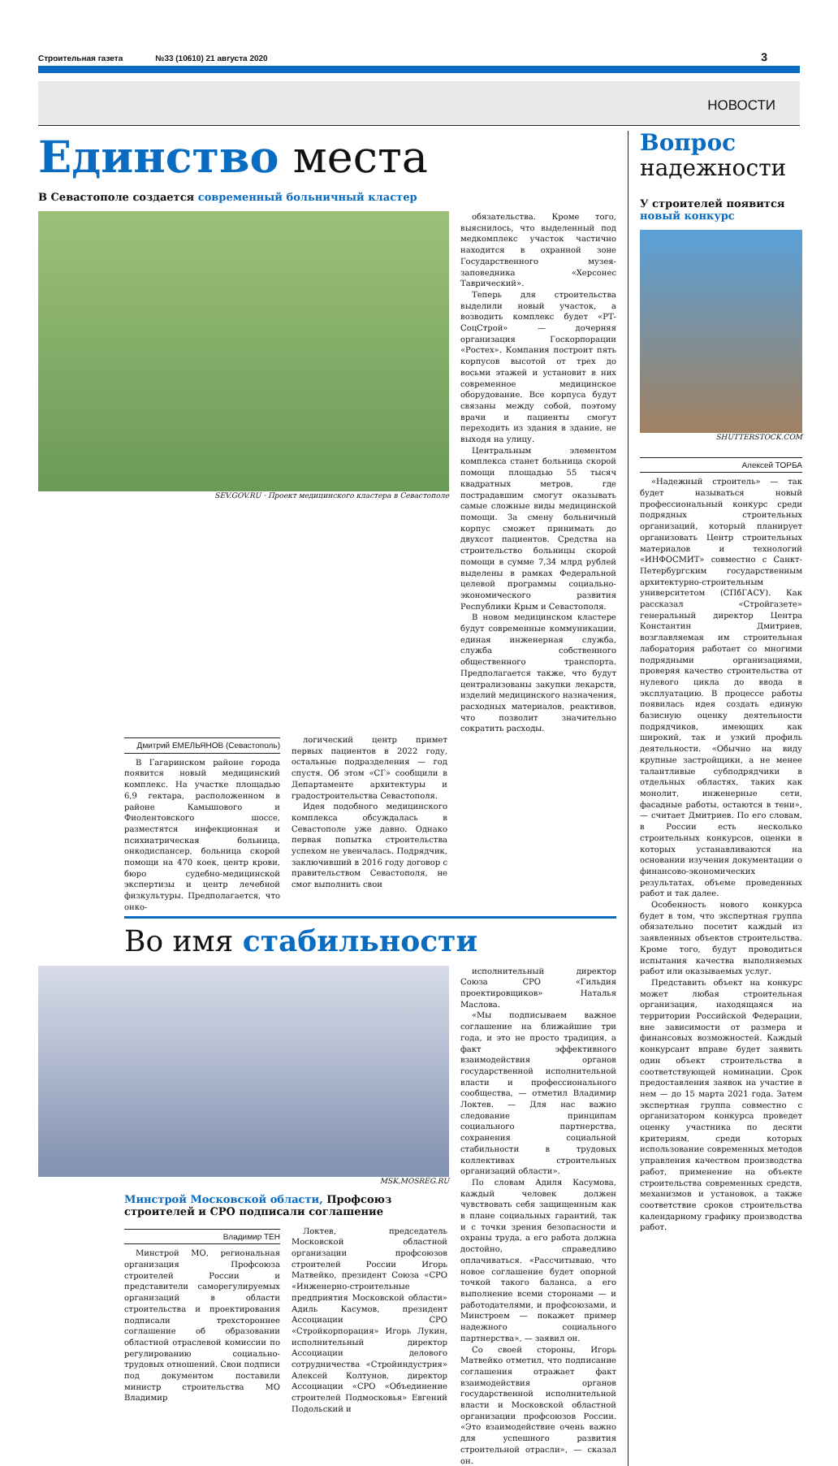Строительная газета №33 (10610) 21 августа 2020 3
НОВОСТИ
Единство места
В Севастополе создается современный больничный кластер
SEV.GOV.RU · Проект медицинского кластера в Севастополе
обязательства. Кроме того, выяснилось, что выделенный под медкомплекс участок частично находится в охранной зоне Государственного музея-заповедника «Херсонес Таврический».
Теперь для строительства выделили новый участок, а возводить комплекс будет «РТ-СоцСтрой» — дочерняя организация Госкорпорации «Ростех». Компания построит пять корпусов высотой от трех до восьми этажей и установит в них современное медицинское оборудование. Все корпуса будут связаны между собой, поэтому врачи и пациенты смогут переходить из здания в здание, не выходя на улицу.
Центральным элементом комплекса станет больница скорой помощи площадью 55 тысяч квадратных метров, где пострадавшим смогут оказывать самые сложные виды медицинской помощи. За смену больничный корпус сможет принимать до двухсот пациентов. Средства на строительство больницы скорой помощи в сумме 7,34 млрд рублей выделены в рамках Федеральной целевой программы социально-экономического развития Республики Крым и Севастополя.
В новом медицинском кластере будут современные коммуникации, единая инженерная служба, служба собственного общественного транспорта. Предполагается также, что будут централизованы закупки лекарств, изделий медицинского назначения, расходных материалов, реактивов, что позволит значительно сократить расходы.
Дмитрий ЕМЕЛЬЯНОВ (Севастополь)
В Гагаринском районе города появится новый медицинский комплекс. На участке площадью 6,9 гектара, расположенном в районе Камышового и Фиолентовского шоссе, разместятся инфекционная и психиатрическая больница, онкодиспансер, больница скорой помощи на 470 коек, центр крови, бюро судебно-медицинской экспертизы и центр лечебной физкультуры. Предполагается, что онко-
логический центр примет первых пациентов в 2022 году, остальные подразделения — год спустя. Об этом «СГ» сообщили в Департаменте архитектуры и градостроительства Севастополя.
Идея подобного медицинского комплекса обсуждалась в Севастополе уже давно. Однако первая попытка строительства успехом не увенчалась. Подрядчик, заключивший в 2016 году договор с правительством Севастополя, не смог выполнить свои
Во имя стабильности
MSK.MOSREG.RU
Минстрой Московской области, Профсоюз строителей и СРО подписали соглашение
Владимир ТЕН
Минстрой МО, региональная организация Профсоюза строителей России и представители саморегулируемых организаций в области строительства и проектирования подписали трехстороннее соглашение об образовании областной отраслевой комиссии по регулированию социально-трудовых отношений. Свои подписи под документом поставили министр строительства МО Владимир
Локтев, председатель Московской областной организации профсоюзов строителей России Игорь Матвейко, президент Союза «СРО «Инженерно-строительные предприятия Московской области» Адиль Касумов, президент Ассоциации СРО «Стройкорпорация» Игорь Лукин, исполнительный директор Ассоциации делового сотрудничества «Стройиндустрия» Алексей Колтунов, директор Ассоциации «СРО «Объединение строителей Подмосковья» Евгений Подольский и
исполнительный директор Союза СРО «Гильдия проектировщиков» Наталья Маслова.
«Мы подписываем важное соглашение на ближайшие три года, и это не просто традиция, а факт эффективного взаимодействия органов государственной исполнительной власти и профессионального сообщества, — отметил Владимир Локтев. — Для нас важно следование принципам социального партнерства, сохранения социальной стабильности в трудовых коллективах строительных организаций области».
По словам Адиля Касумова, каждый человек должен чувствовать себя защищенным как в плане социальных гарантий, так и с точки зрения безопасности и охраны труда, а его работа должна достойно, справедливо оплачиваться. «Рассчитываю, что новое соглашение будет опорной точкой такого баланса, а его выполнение всеми сторонами — и работодателями, и профсоюзами, и Минстроем — покажет пример надежного социального партнерства», — заявил он.
Со своей стороны, Игорь Матвейко отметил, что подписание соглашения отражает факт взаимодействия органов государственной исполнительной власти и Московской областной организации профсоюзов России. «Это взаимодействие очень важно для успешного развития строительной отрасли», — сказал он.
Вопрос
надежности
У строителей появится новый конкурс
SHUTTERSTOCK.COM
Алексей ТОРБА
«Надежный строитель» — так будет называться новый профессиональный конкурс среди подрядных строительных организаций, который планирует организовать Центр строительных материалов и технологий «ИНФОСМИТ» совместно с Санкт-Петербургским государственным архитектурно-строительным университетом (СПбГАСУ). Как рассказал «Стройгазете» генеральный директор Центра Константин Дмитриев, возглавляемая им строительная лаборатория работает со многими подрядными организациями, проверяя качество строительства от нулевого цикла до ввода в эксплуатацию. В процессе работы появилась идея создать единую базисную оценку деятельности подрядчиков, имеющих как широкий, так и узкий профиль деятельности. «Обычно на виду крупные застройщики, а не менее талантливые субподрядчики в отдельных областях, таких как монолит, инженерные сети, фасадные работы, остаются в тени», — считает Дмитриев. По его словам, в России есть несколько строительных конкурсов, оценки в которых устанавливаются на основании изучения документации о финансово-экономических результатах, объеме проведенных работ и так далее.
Особенность нового конкурса будет в том, что экспертная группа обязательно посетит каждый из заявленных объектов строительства. Кроме того, будут проводиться испытания качества выполняемых работ или оказываемых услуг.
Представить объект на конкурс может любая строительная организация, находящаяся на территории Российской Федерации, вне зависимости от размера и финансовых возможностей. Каждый конкурсант вправе будет заявить один объект строительства в соответствующей номинации. Срок предоставления заявок на участие в нем — до 15 марта 2021 года. Затем экспертная группа совместно с организатором конкурса проведет оценку участника по десяти критериям, среди которых использование современных методов управления качеством производства работ, применение на объекте строительства современных средств, механизмов и установок, а также соответствие сроков строительства календарному графику производства работ.